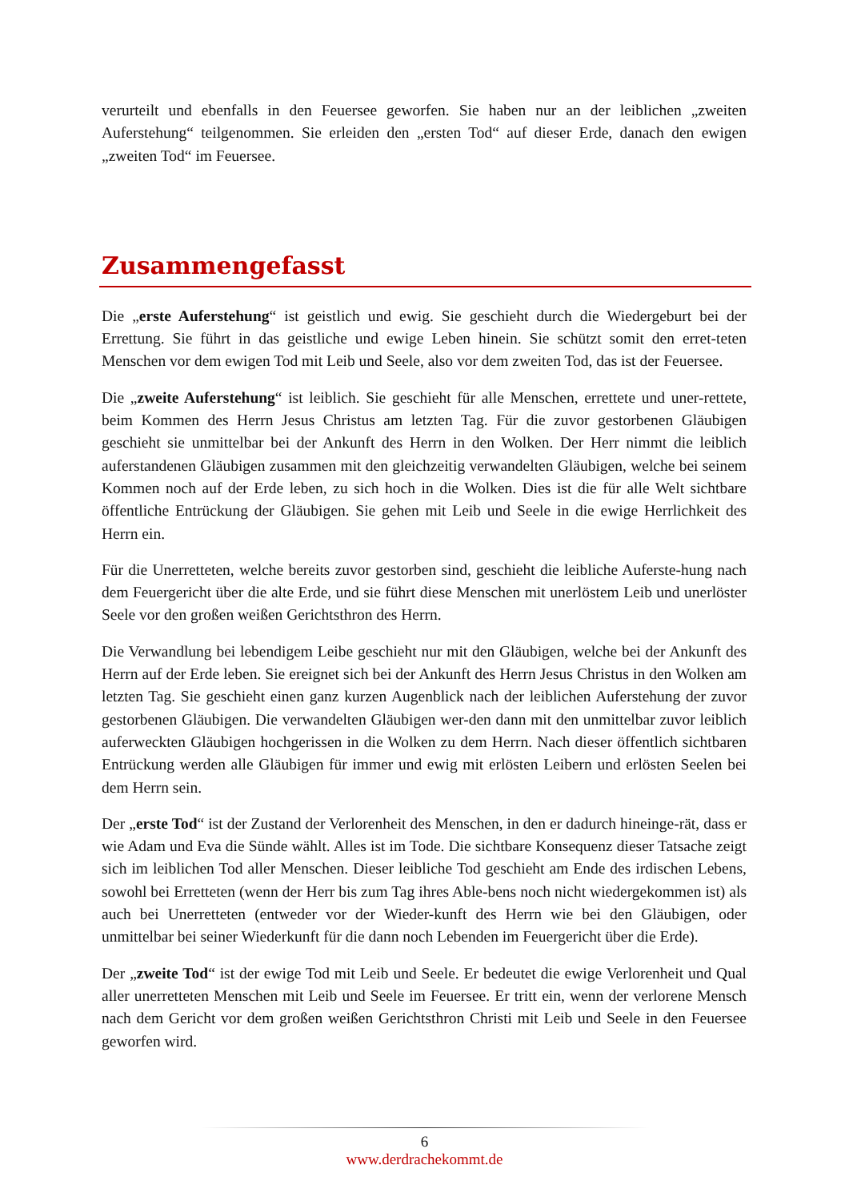verurteilt und ebenfalls in den Feuersee geworfen. Sie haben nur an der leiblichen „zweiten Auferstehung“ teilgenommen. Sie erleiden den „ersten Tod“ auf dieser Erde, danach den ewigen „zweiten Tod“ im Feuersee.
Zusammengefasst
Die „erste Auferstehung“ ist geistlich und ewig. Sie geschieht durch die Wiedergeburt bei der Errettung. Sie führt in das geistliche und ewige Leben hinein. Sie schützt somit den erret-teten Menschen vor dem ewigen Tod mit Leib und Seele, also vor dem zweiten Tod, das ist der Feuersee.
Die „zweite Auferstehung“ ist leiblich. Sie geschieht für alle Menschen, errettete und uner-rettete, beim Kommen des Herrn Jesus Christus am letzten Tag. Für die zuvor gestorbenen Gläubigen geschieht sie unmittelbar bei der Ankunft des Herrn in den Wolken. Der Herr nimmt die leiblich auferstandenen Gläubigen zusammen mit den gleichzeitig verwandelten Gläubigen, welche bei seinem Kommen noch auf der Erde leben, zu sich hoch in die Wolken. Dies ist die für alle Welt sichtbare öffentliche Entrückung der Gläubigen. Sie gehen mit Leib und Seele in die ewige Herrlichkeit des Herrn ein.
Für die Unerretteten, welche bereits zuvor gestorben sind, geschieht die leibliche Auferste-hung nach dem Feuergericht über die alte Erde, und sie führt diese Menschen mit unerlöstem Leib und unerlöster Seele vor den großen weißen Gerichtsthron des Herrn.
Die Verwandlung bei lebendigem Leibe geschieht nur mit den Gläubigen, welche bei der Ankunft des Herrn auf der Erde leben. Sie ereignet sich bei der Ankunft des Herrn Jesus Christus in den Wolken am letzten Tag. Sie geschieht einen ganz kurzen Augenblick nach der leiblichen Auferstehung der zuvor gestorbenen Gläubigen. Die verwandelten Gläubigen wer-den dann mit den unmittelbar zuvor leiblich auferweckten Gläubigen hochgerissen in die Wolken zu dem Herrn. Nach dieser öffentlich sichtbaren Entrückung werden alle Gläubigen für immer und ewig mit erlösten Leibern und erlösten Seelen bei dem Herrn sein.
Der „erste Tod“ ist der Zustand der Verlorenheit des Menschen, in den er dadurch hineinge-rät, dass er wie Adam und Eva die Sünde wählt. Alles ist im Tode. Die sichtbare Konsequenz dieser Tatsache zeigt sich im leiblichen Tod aller Menschen. Dieser leibliche Tod geschieht am Ende des irdischen Lebens, sowohl bei Erretteten (wenn der Herr bis zum Tag ihres Able-bens noch nicht wiedergekommen ist) als auch bei Unerretteten (entweder vor der Wieder-kunft des Herrn wie bei den Gläubigen, oder unmittelbar bei seiner Wiederkunft für die dann noch Lebenden im Feuergericht über die Erde).
Der „zweite Tod“ ist der ewige Tod mit Leib und Seele. Er bedeutet die ewige Verlorenheit und Qual aller unerretteten Menschen mit Leib und Seele im Feuersee. Er tritt ein, wenn der verlorene Mensch nach dem Gericht vor dem großen weißen Gerichtsthron Christi mit Leib und Seele in den Feuersee geworfen wird.
6
www.derdrachekommt.de